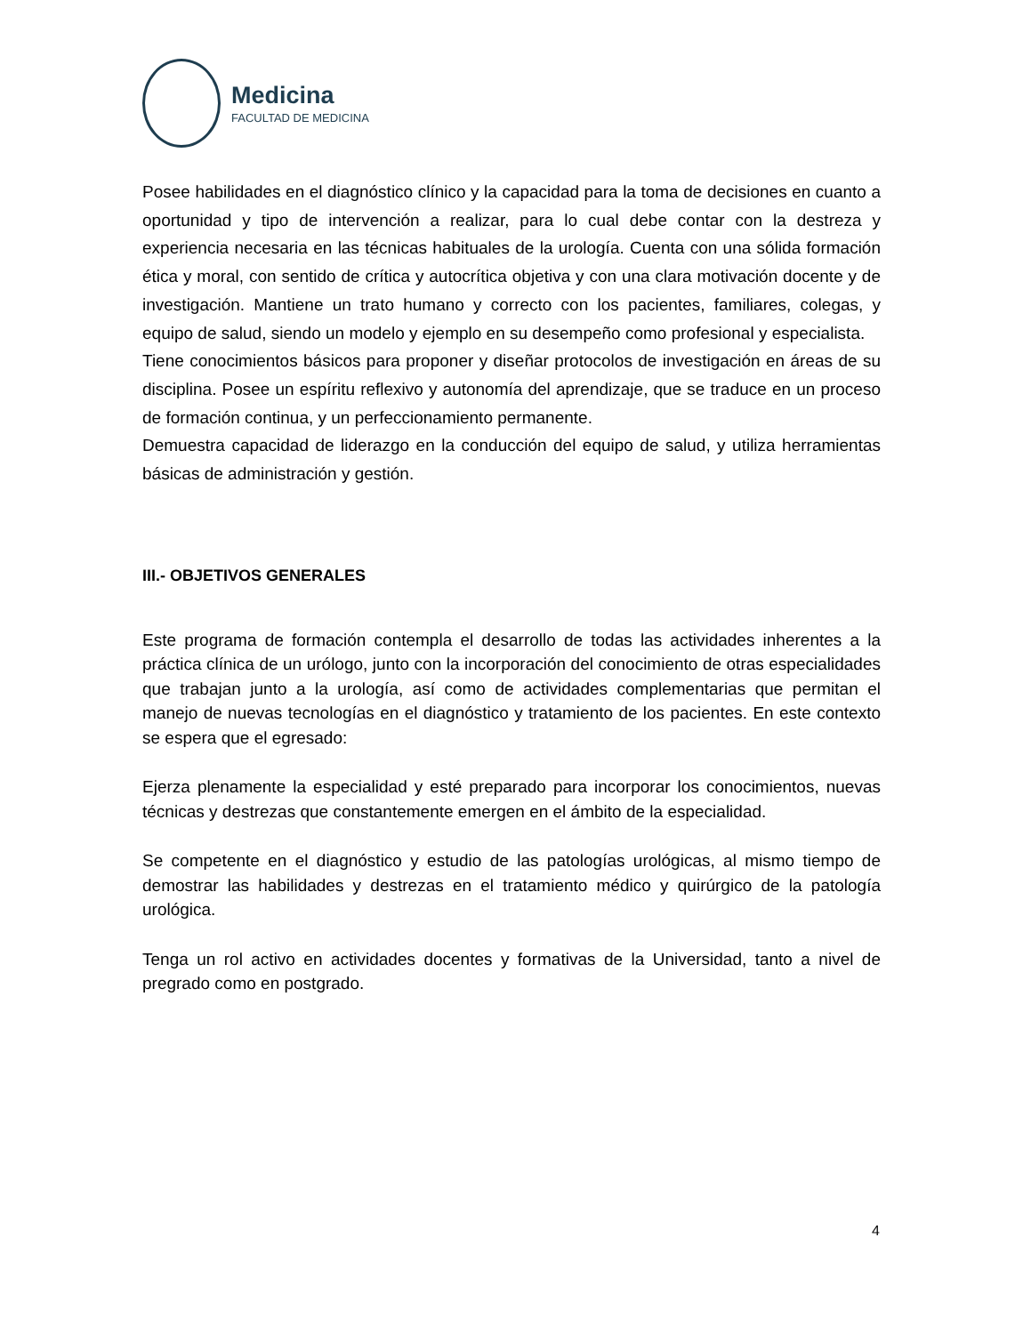Medicina
FACULTAD DE MEDICINA
Posee habilidades en el diagnóstico clínico y la capacidad para la toma de decisiones en cuanto a oportunidad y tipo de intervención a realizar, para lo cual debe contar con la destreza y experiencia necesaria en las técnicas habituales de la urología. Cuenta con una sólida formación ética y moral, con sentido de crítica y autocrítica objetiva y con una clara motivación docente y de investigación. Mantiene un trato humano y correcto con los pacientes, familiares, colegas, y equipo de salud, siendo un modelo y ejemplo en su desempeño como profesional y especialista.
Tiene conocimientos básicos para proponer y diseñar protocolos de investigación en áreas de su disciplina. Posee un espíritu reflexivo y autonomía del aprendizaje, que se traduce en un proceso de formación continua, y un perfeccionamiento permanente.
Demuestra capacidad de liderazgo en la conducción del equipo de salud, y utiliza herramientas básicas de administración y gestión.
III.- OBJETIVOS GENERALES
Este programa de formación contempla el desarrollo de todas las actividades inherentes a la práctica clínica de un urólogo, junto con la incorporación del conocimiento de otras especialidades que trabajan junto a la urología, así como de actividades complementarias que permitan el manejo de nuevas tecnologías en el diagnóstico y tratamiento de los pacientes. En este contexto se espera que el egresado:
Ejerza plenamente la especialidad y esté preparado para incorporar los conocimientos, nuevas técnicas y destrezas que constantemente emergen en el ámbito de la especialidad.
Se competente en el diagnóstico y estudio de las patologías urológicas, al mismo tiempo de demostrar las habilidades y destrezas en el tratamiento médico y quirúrgico de la patología urológica.
Tenga un rol activo en actividades docentes y formativas de la Universidad, tanto a nivel de pregrado como en postgrado.
4